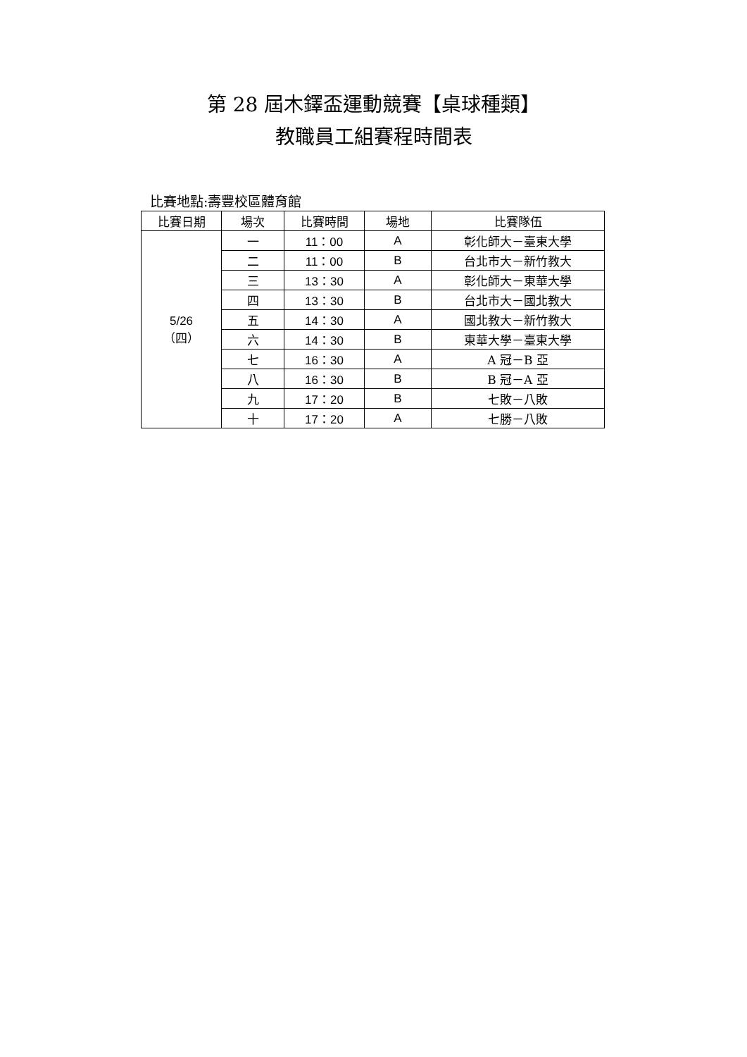第 28 屆木鐸盃運動競賽【桌球種類】
教職員工組賽程時間表
比賽地點:壽豐校區體育館
| 比賽日期 | 場次 | 比賽時間 | 場地 | 比賽隊伍 |
| --- | --- | --- | --- | --- |
| 5/26 （四） | 一 | 11：00 | A | 彰化師大－臺東大學 |
| | 二 | 11：00 | B | 台北市大－新竹教大 |
| | 三 | 13：30 | A | 彰化師大－東華大學 |
| | 四 | 13：30 | B | 台北市大－國北教大 |
| | 五 | 14：30 | A | 國北教大－新竹教大 |
| | 六 | 14：30 | B | 東華大學－臺東大學 |
| | 七 | 16：30 | A | A 冠－B 亞 |
| | 八 | 16：30 | B | B 冠－A 亞 |
| | 九 | 17：20 | B | 七敗－八敗 |
| | 十 | 17：20 | A | 七勝－八敗 |